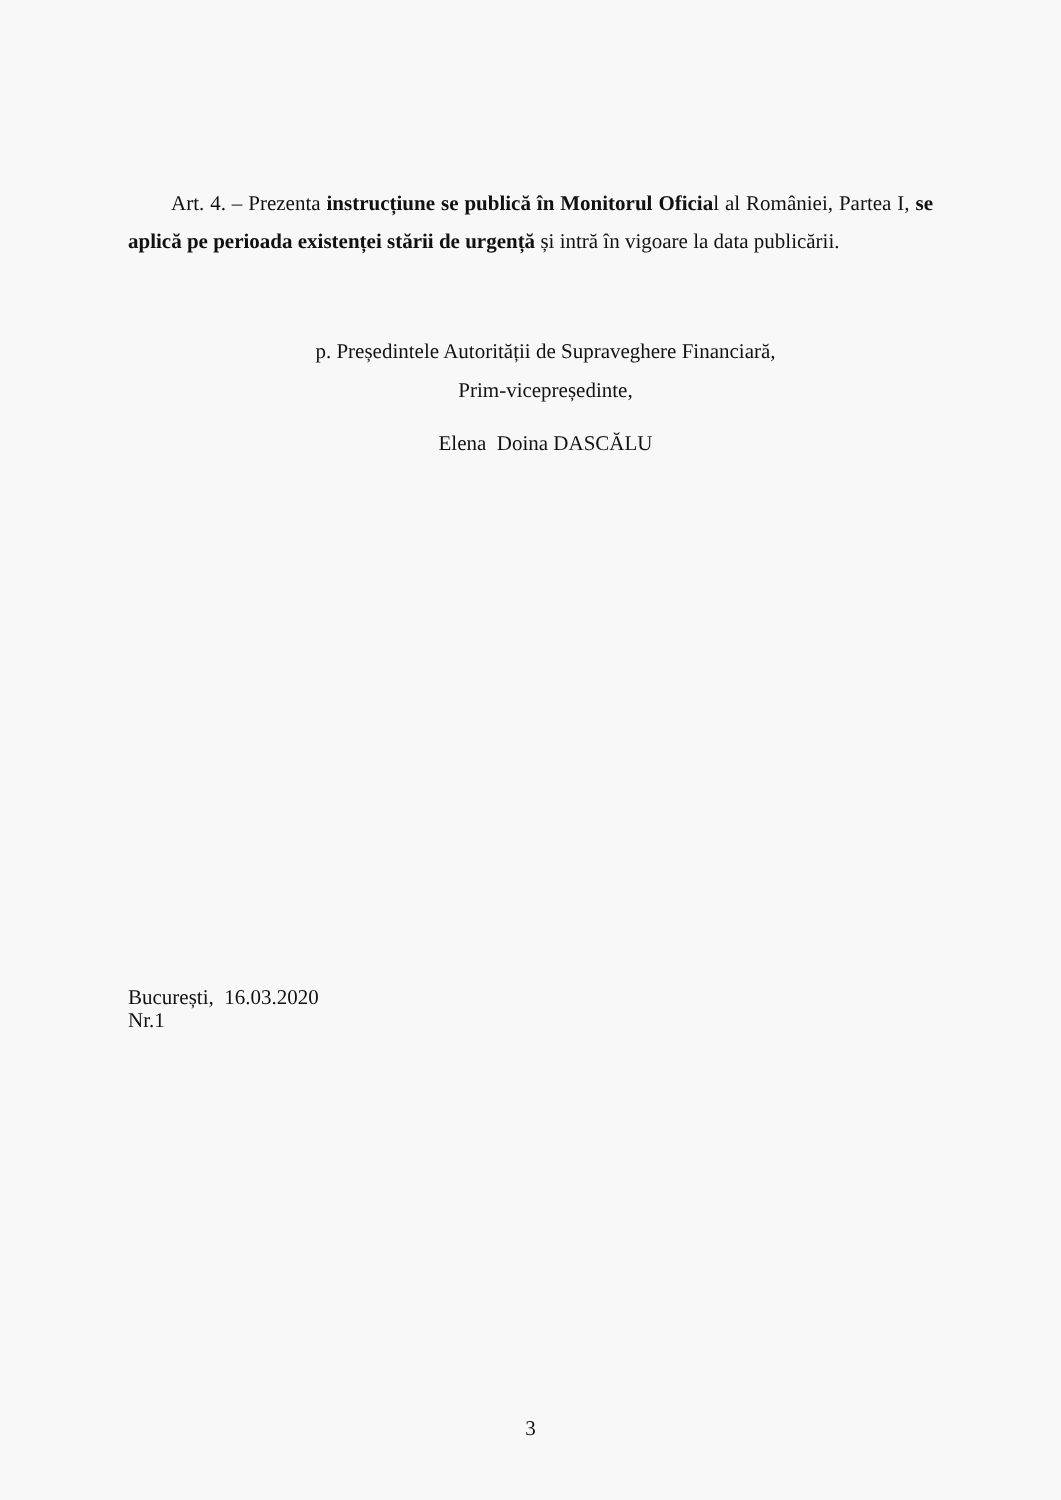Art. 4. – Prezenta instrucțiune se publică în Monitorul Oficial al României, Partea I, se aplică pe perioada existenței stării de urgență și intră în vigoare la data publicării.
p. Președintele Autorității de Supraveghere Financiară,
Prim-vicepreședinte,
Elena Doina DASCĂLU
București, 16.03.2020
Nr.1
3